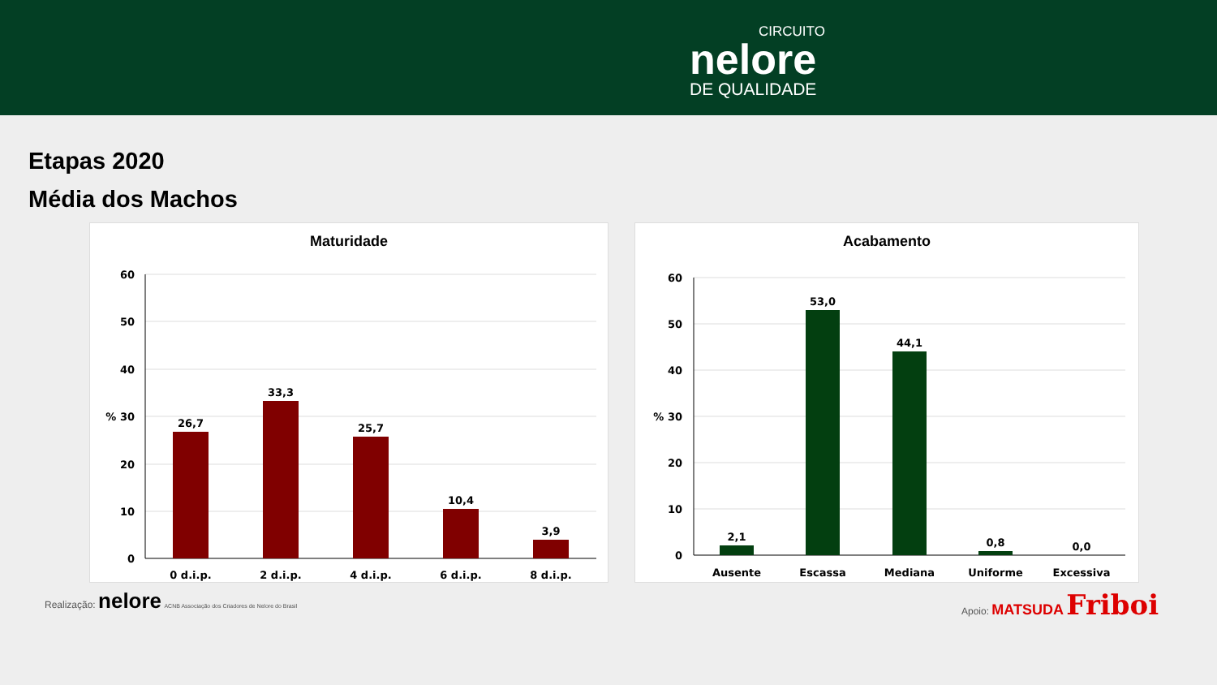CIRCUITO
nelore
DE QUALIDADE
Etapas 2020
Média dos Machos
Maturidade
60
50
40
% 30
20
10
0
26,7
33,3
25,7
10,4
3,9
0 d.i.p.
2 d.i.p.
4 d.i.p.
6 d.i.p.
8 d.i.p.
Acabamento
60
50
40
% 30
20
10
0
2,1
53,0
44,1
0,8
0,0
Ausente
Escassa
Mediana
Uniforme
Excessiva
Realização: nelore ACNB Associação dos Criadores de Nelore do Brasil
Apoio: MATSUDA Friboi